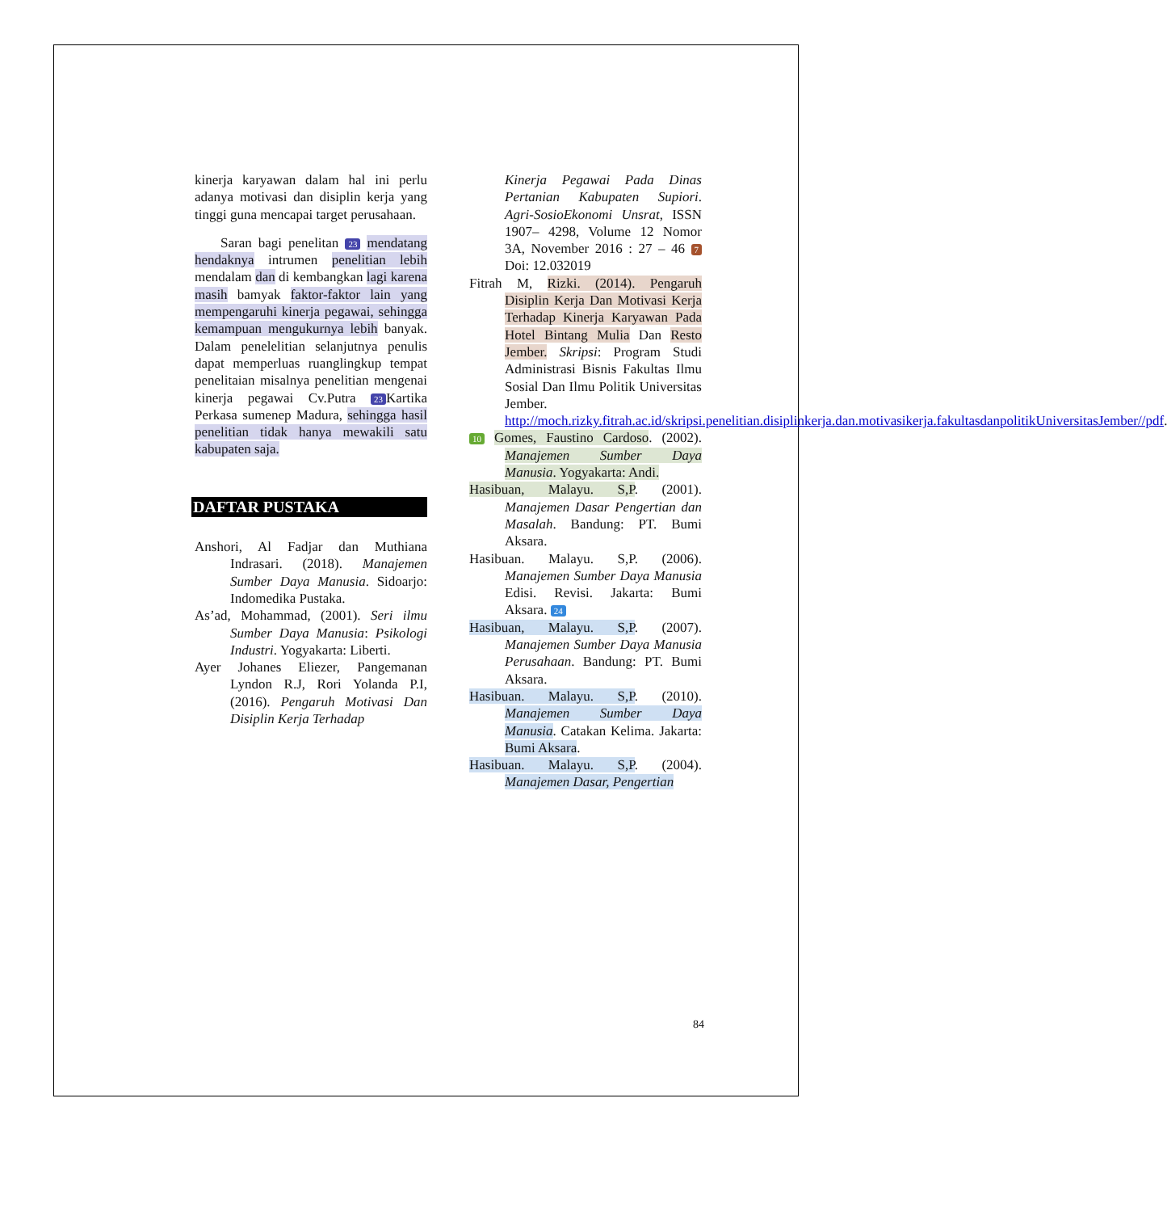kinerja karyawan dalam hal ini perlu adanya motivasi dan disiplin kerja yang tinggi guna mencapai target perusahaan.
Saran bagi penelitan 23 mendatang hendaknya intrumen penelitian lebih mendalam dan di kembangkan lagi karena masih bamyak faktor-faktor lain yang mempengaruhi kinerja pegawai, sehingga kemampuan mengukurnya lebih banyak. Dalam penelelitian selanjutnya penulis dapat memperluas ruanglingkup tempat penelitaian misalnya penelitian mengenai kinerja pegawai Cv.Putra 23 Kartika Perkasa sumenep Madura, sehingga hasil penelitian tidak hanya mewakili satu kabupaten saja.
DAFTAR PUSTAKA
Anshori, Al Fadjar dan Muthiana Indrasari. (2018). Manajemen Sumber Daya Manusia. Sidoarjo: Indomedika Pustaka.
As’ad, Mohammad, (2001). Seri ilmu Sumber Daya Manusia: Psikologi Industri. Yogyakarta: Liberti.
Ayer Johanes Eliezer, Pangemanan Lyndon R.J, Rori Yolanda P.I, (2016). Pengaruh Motivasi Dan Disiplin Kerja Terhadap
Kinerja Pegawai Pada Dinas Pertanian Kabupaten Supiori. Agri-SosioEkonomi Unsrat, ISSN 1907– 4298, Volume 12 Nomor 3A, November 2016 : 27 – 46 7 Doi: 12.032019
Fitrah M, Rizki. (2014). Pengaruh Disiplin Kerja Dan Motivasi Kerja Terhadap Kinerja Karyawan Pada Hotel Bintang Mulia Dan Resto Jember. Skripsi: Program Studi Administrasi Bisnis Fakultas Ilmu Sosial Dan Ilmu Politik Universitas Jember. http://moch.rizky.fitrah.ac.id/skripsi.penelitian.disiplinkerja.dan.motivasikerja.fakultasdanpolitikUniversitasJember//pdf.
10 Gomes, Faustino Cardoso. (2002). Manajemen Sumber Daya Manusia. Yogyakarta: Andi.
Hasibuan, Malayu. S,P. (2001). Manajemen Dasar Pengertian dan Masalah. Bandung: PT. Bumi Aksara.
Hasibuan. Malayu. S,P. (2006). Manajemen Sumber Daya Manusia Edisi. Revisi. Jakarta: Bumi Aksara. 24
Hasibuan, Malayu. S,P. (2007). Manajemen Sumber Daya Manusia Perusahaan. Bandung: PT. Bumi Aksara.
Hasibuan. Malayu. S,P. (2010). Manajemen Sumber Daya Manusia. Catakan Kelima. Jakarta: Bumi Aksara.
Hasibuan. Malayu. S,P. (2004). Manajemen Dasar, Pengertian
84